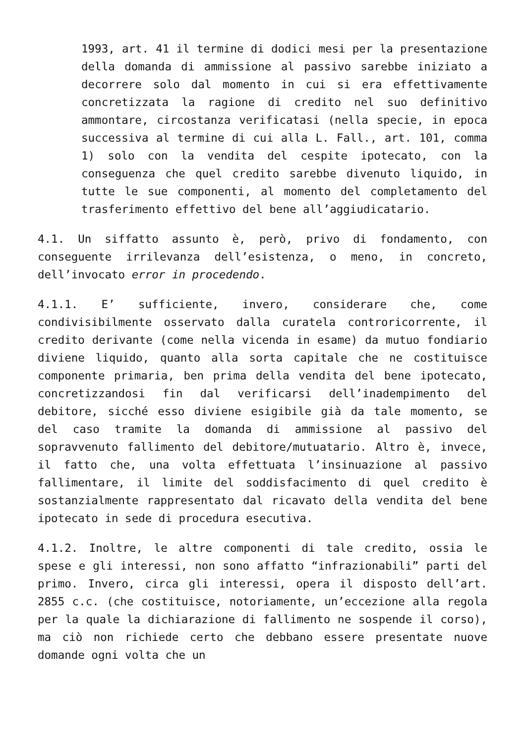1993, art. 41 il termine di dodici mesi per la presentazione della domanda di ammissione al passivo sarebbe iniziato a decorrere solo dal momento in cui si era effettivamente concretizzata la ragione di credito nel suo definitivo ammontare, circostanza verificatasi (nella specie, in epoca successiva al termine di cui alla L. Fall., art. 101, comma 1) solo con la vendita del cespite ipotecato, con la conseguenza che quel credito sarebbe divenuto liquido, in tutte le sue componenti, al momento del completamento del trasferimento effettivo del bene all’aggiudicatario.
4.1. Un siffatto assunto è, però, privo di fondamento, con conseguente irrilevanza dell’esistenza, o meno, in concreto, dell’invocato error in procedendo.
4.1.1. E’ sufficiente, invero, considerare che, come condivisibilmente osservato dalla curatela controricorrente, il credito derivante (come nella vicenda in esame) da mutuo fondiario diviene liquido, quanto alla sorta capitale che ne costituisce componente primaria, ben prima della vendita del bene ipotecato, concretizzandosi fin dal verificarsi dell’inadempimento del debitore, sicché esso diviene esigibile già da tale momento, se del caso tramite la domanda di ammissione al passivo del sopravvenuto fallimento del debitore/mutuatario. Altro è, invece, il fatto che, una volta effettuata l’insinuazione al passivo fallimentare, il limite del soddisfacimento di quel credito è sostanzialmente rappresentato dal ricavato della vendita del bene ipotecato in sede di procedura esecutiva.
4.1.2. Inoltre, le altre componenti di tale credito, ossia le spese e gli interessi, non sono affatto “infrazionabili” parti del primo. Invero, circa gli interessi, opera il disposto dell’art. 2855 c.c. (che costituisce, notoriamente, un’eccezione alla regola per la quale la dichiarazione di fallimento ne sospende il corso), ma ciò non richiede certo che debbano essere presentate nuove domande ogni volta che un